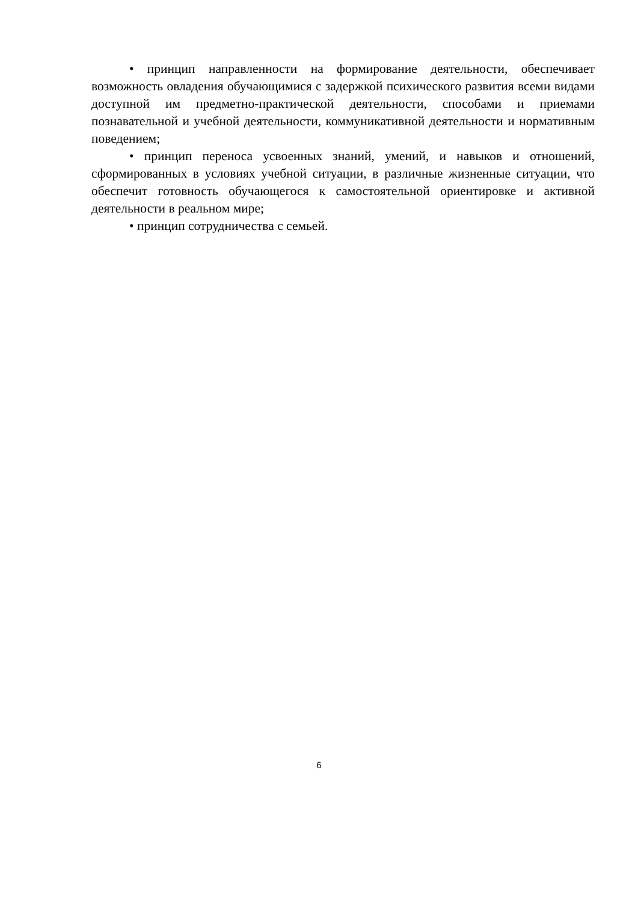• принцип направленности на формирование деятельности, обеспечивает возможность овладения обучающимися с задержкой психического развития всеми видами доступной им предметно-практической деятельности, способами и приемами познавательной и учебной деятельности, коммуникативной деятельности и нормативным поведением;
• принцип переноса усвоенных знаний, умений, и навыков и отношений, сформированных в условиях учебной ситуации, в различные жизненные ситуации, что обеспечит готовность обучающегося к самостоятельной ориентировке и активной деятельности в реальном мире;
• принцип сотрудничества с семьей.
6